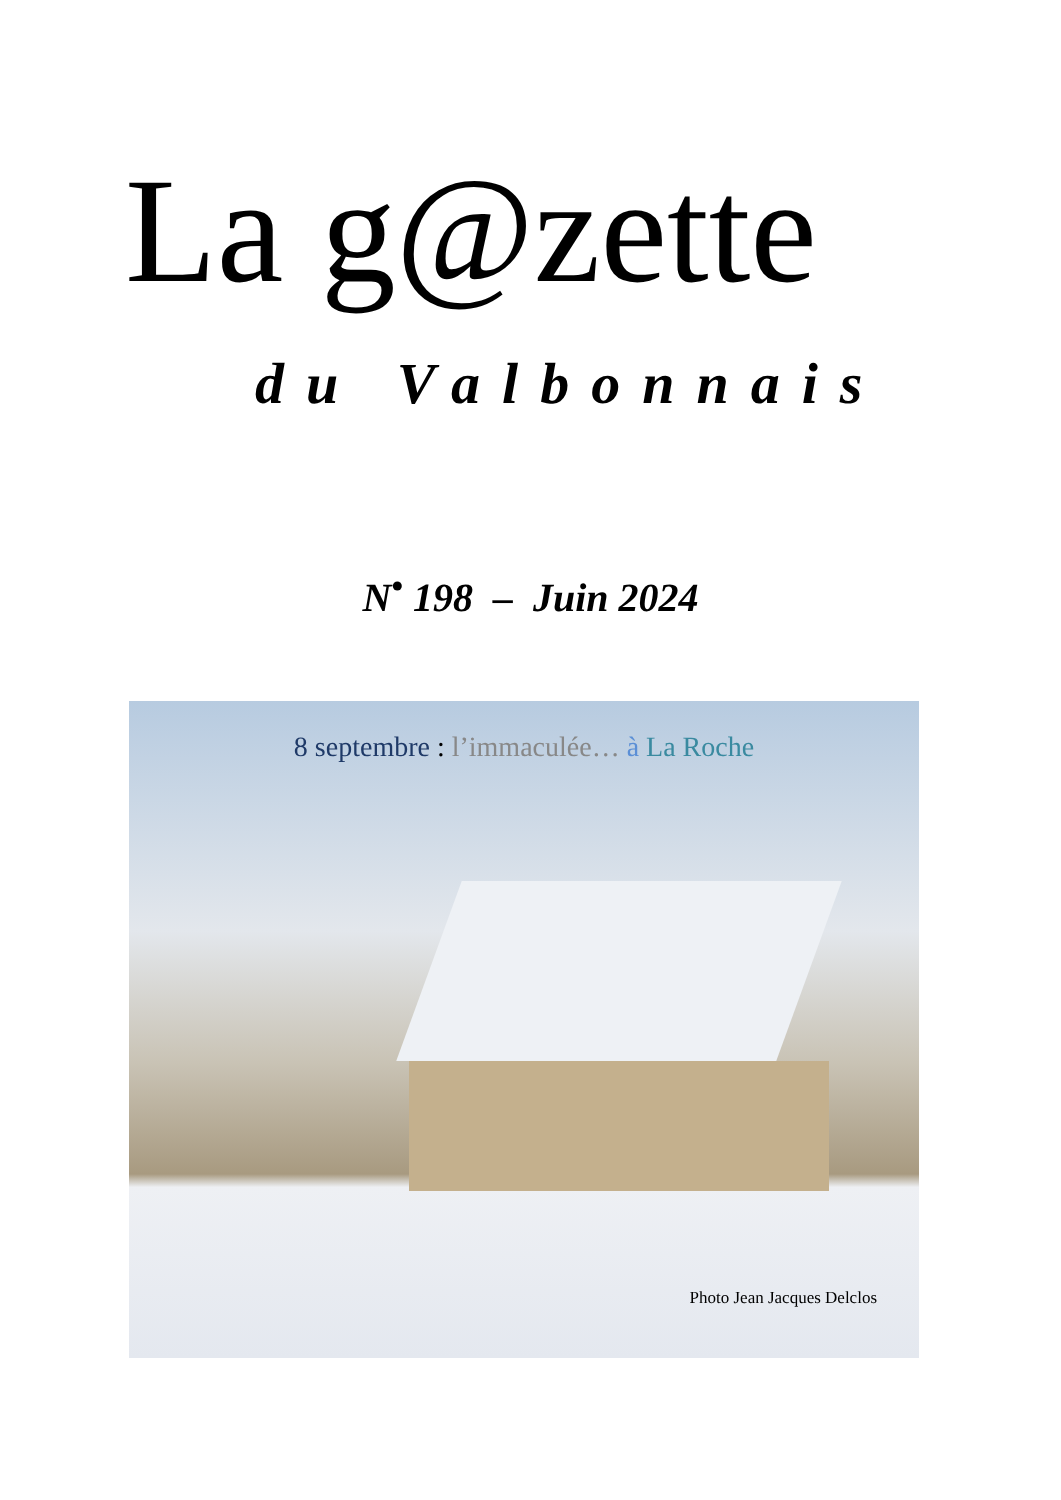La g@zette
du Valbonnais
N<sup>•</sup> 198 – Juin 2024
8 septembre : l’immaculée… à La Roche
Photo Jean Jacques Delclos